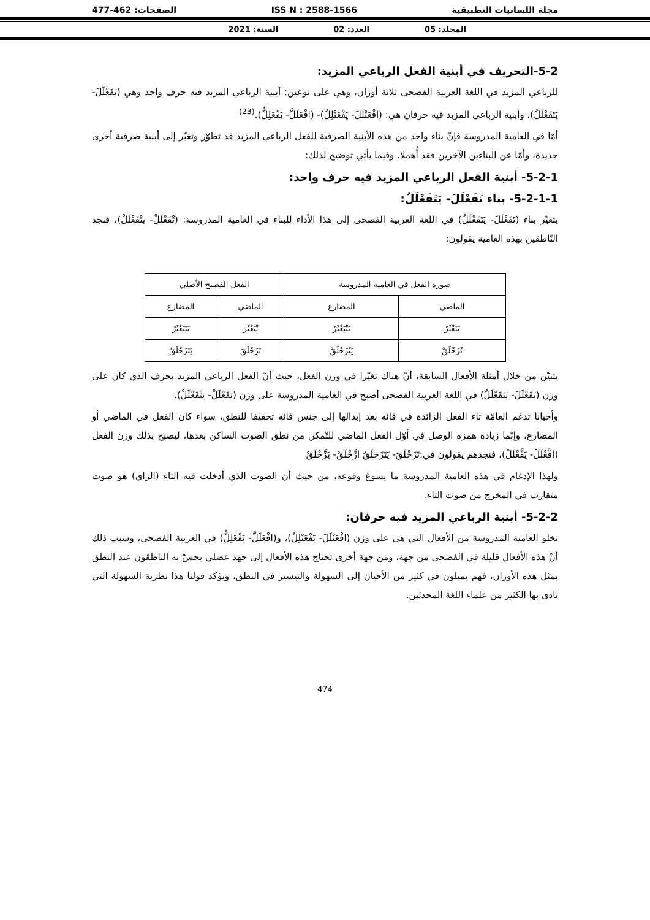مجلة اللسانيات التطبيقية ISS N : 2588-1566 الصفحات: 462-477
المجلد: 05 العدد: 02 السنة: 2021
5-2-التحريف في أبنية الفعل الرباعي المزيد:
للرباعي المزيد في اللغة العربية الفصحى ثلاثة أوزان، وهي على نوعين: أبنية الرباعي المزيد فيه حرف واحد وهي (تَفَعْلَلَ- يَتَفَعْلَلُ)، وأبنية الرباعي المزيد فيه حرفان هي: (افْعَنْلَلَ- يَفْعَنْلِلُ)- (افْعَلَلَّ- يَفْعَلِلُّ).<sup>(23)</sup>
أمّا في العامية المدروسة فإنّ بناء واحد من هذه الأبنية الصرفية للفعل الرباعي المزيد قد تطوّر وتغيّر إلى أبنية صرفية أخرى جديدة، وأمّا عن البناءين الآخرين فقد أُهملا. وفيما يأتي توضيح لذلك:
5-2-1- أبنية الفعل الرباعي المزيد فيه حرف واحد:
5-2-1-1- بناء تَفَعْلَلَ- يَتَفَعْلَلُ:
يتغيّر بناء (تَفَعْلَلَ- يَتَفَعْلَلُ) في اللغة العربية الفصحى إلى هذا الأداء للبناء في العامية المدروسة: (تْفَعْلَلْ- يتْفَعْلَلْ)، فنجد النّاطقين بهذه العامية يقولون:
| صورة الفعل في العامية المدروسة | | الفعل الفصيح الأصلي | |
| --- | --- | --- | --- |
| الماضي | المضارع | الماضي | المضارع |
| تَبَعْثَرْ | يَتْبَعْثَرْ | تْبَعْثَرَ | يَتَبَعْثَرُ |
| تْزَحْلَقْ | يَتْزَحْلَقْ | تَزَحْلَقَ | يَتَزَحْلَقُ |
يتبيّن من خلال أمثلة الأفعال السابقة، أنّ هناك تغيّرا في وزن الفعل، حيث أنّ الفعل الرباعي المزيد بحرف الذي كان على وزن (تَفَعْلَلَ- يَتَفَعْلَلُ) في اللغة العربية الفصحى أصبح في العامية المدروسة على وزن (تفَعْلَلْ- يتْفَعْلَلْ).
وأحيانا تدغم العامّة تاء الفعل الزائدة في فائه بعد إبدالها إلى جنس فائه تخفيفا للنطق، سواء كان الفعل في الماضي أو المضارع، وإنّما زيادة همزة الوصل في أوّل الفعل الماضي للتّمكن من نطق الصوت الساكن بعدها، ليصبح بذلك وزن الفعل (افَّعْلَلْ- يَفَّعْلَلْ)، فنجدهم يقولون في:تَزَحْلَقَ- يَتَزَحلَقُ ازَّحْلَقْ- يَزَّحْلَقْ
ولهذا الإدغام في هذه العامية المدروسة ما يسوغ وقوعه، من حيث أن الصوت الذي أدخلت فيه التاء (الزاي) هو صوت متقارب في المخرج من صوت التاء.
5-2-2- أبنية الرباعي المزيد فيه حرفان:
تخلو العامية المدروسة من الأفعال التي هي على وزن (افْعَنْلَلَ- يَفْعَنْلِلُ)، و(افْعَلَلَّ- يَفْعَلِلُّ) في العربية الفصحى، وسبب ذلك أنّ هذه الأفعال قليلة في الفصحى من جهة، ومن جهة أخرى تحتاج هذه الأفعال إلى جهد عضلي يحسّ به الناطقون عند النطق بمثل هذه الأوزان، فهم يميلون في كثير من الأحيان إلى السهولة والتيسير في النطق، ويؤكد قولنا هذا نظرية السهولة التي نادى بها الكثير من علماء اللغة المحدثين.
474